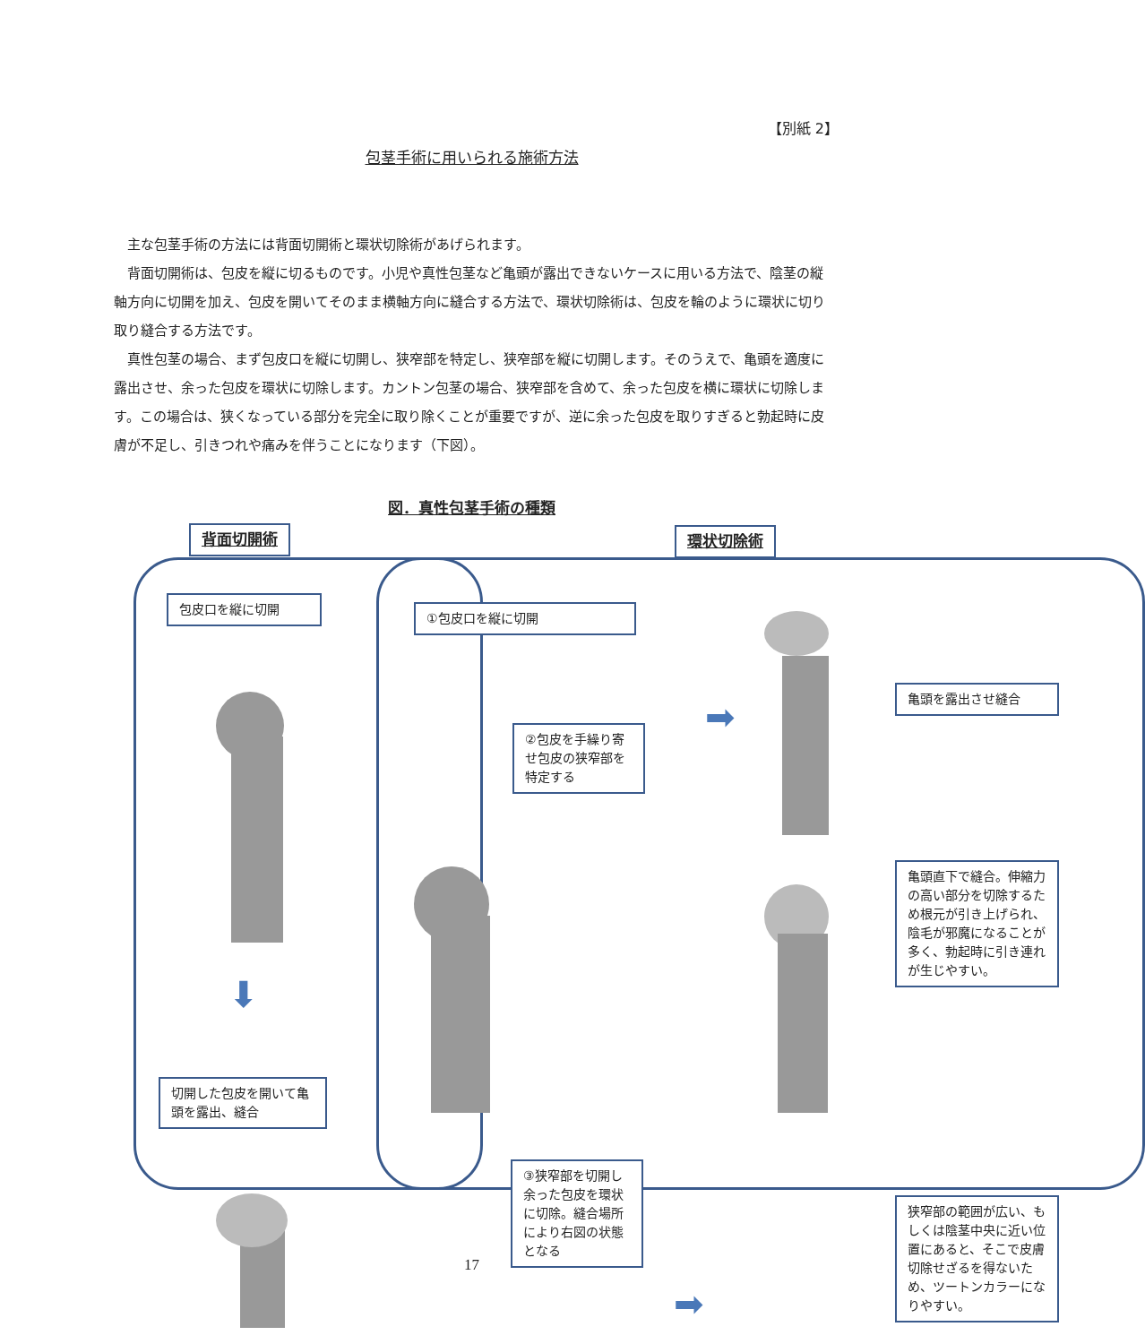【別紙 2】
包茎手術に用いられる施術方法
主な包茎手術の方法には背面切開術と環状切除術があげられます。
背面切開術は、包皮を縦に切るものです。小児や真性包茎など亀頭が露出できないケースに用いる方法で、陰茎の縦軸方向に切開を加え、包皮を開いてそのまま横軸方向に縫合する方法で、環状切除術は、包皮を輪のように環状に切り取り縫合する方法です。
真性包茎の場合、まず包皮口を縦に切開し、狭窄部を特定し、狭窄部を縦に切開します。そのうえで、亀頭を適度に露出させ、余った包皮を環状に切除します。カントン包茎の場合、狭窄部を含めて、余った包皮を横に環状に切除します。この場合は、狭くなっている部分を完全に取り除くことが重要ですが、逆に余った包皮を取りすぎると勃起時に皮膚が不足し、引きつれや痛みを伴うことになります（下図）。
図．真性包茎手術の種類
背面切開術
包皮口を縦に切開
⬇
切開した包皮を開いて亀頭を露出、縫合
環状切除術
①包皮口を縦に切開
②包皮を手繰り寄せ包皮の狭窄部を特定する
➡
亀頭を露出させ縫合
亀頭直下で縫合。伸縮力の高い部分を切除するため根元が引き上げられ、陰毛が邪魔になることが多く、勃起時に引き連れが生じやすい。
③狭窄部を切開し余った包皮を環状に切除。縫合場所により右図の状態となる
➡
狭窄部の範囲が広い、もしくは陰茎中央に近い位置にあると、そこで皮膚切除せざるを得ないため、ツートンカラーになりやすい。
17